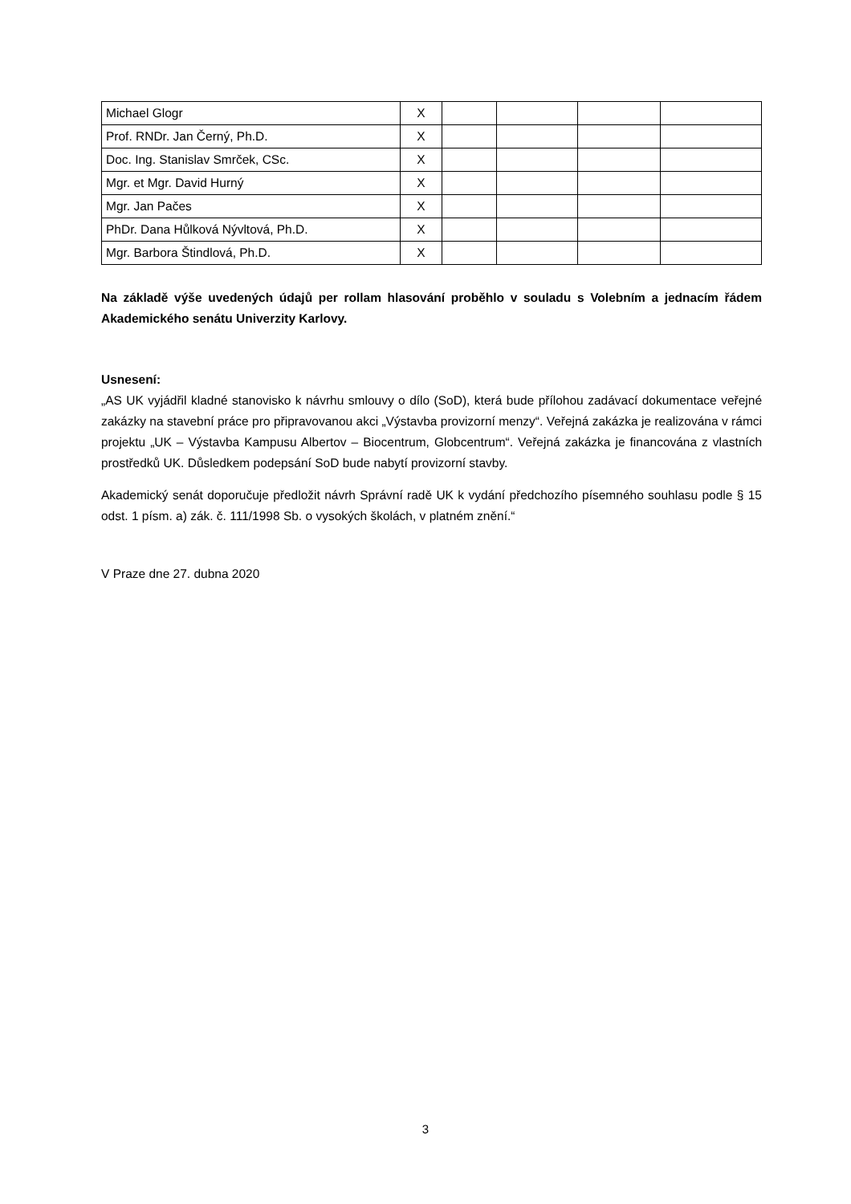| Michael Glogr | X | | | | |
| Prof. RNDr. Jan Černý, Ph.D. | X | | | | |
| Doc. Ing. Stanislav Smrček, CSc. | X | | | | |
| Mgr. et Mgr. David Hurný | X | | | | |
| Mgr. Jan Pačes | X | | | | |
| PhDr. Dana Hůlková Nývltová, Ph.D. | X | | | | |
| Mgr. Barbora Štindlová, Ph.D. | X | | | | |
Na základě výše uvedených údajů per rollam hlasování proběhlo v souladu s Volebním a jednacím řádem Akademického senátu Univerzity Karlovy.
Usnesení:
„AS UK vyjádřil kladné stanovisko k návrhu smlouvy o dílo (SoD), která bude přílohou zadávací dokumentace veřejné zakázky na stavební práce pro připravovanou akci „Výstavba provizorní menzy“. Veřejná zakázka je realizována v rámci projektu „UK – Výstavba Kampusu Albertov – Biocentrum, Globcentrum“. Veřejná zakázka je financována z vlastních prostředků UK. Důsledkem podepsání SoD bude nabytí provizorní stavby.
Akademický senát doporučuje předložit návrh Správní radě UK k vydání předchozího písemného souhlasu podle § 15 odst. 1 písm. a) zák. č. 111/1998 Sb. o vysokých školách, v platném znění.“
V Praze dne 27. dubna 2020
3